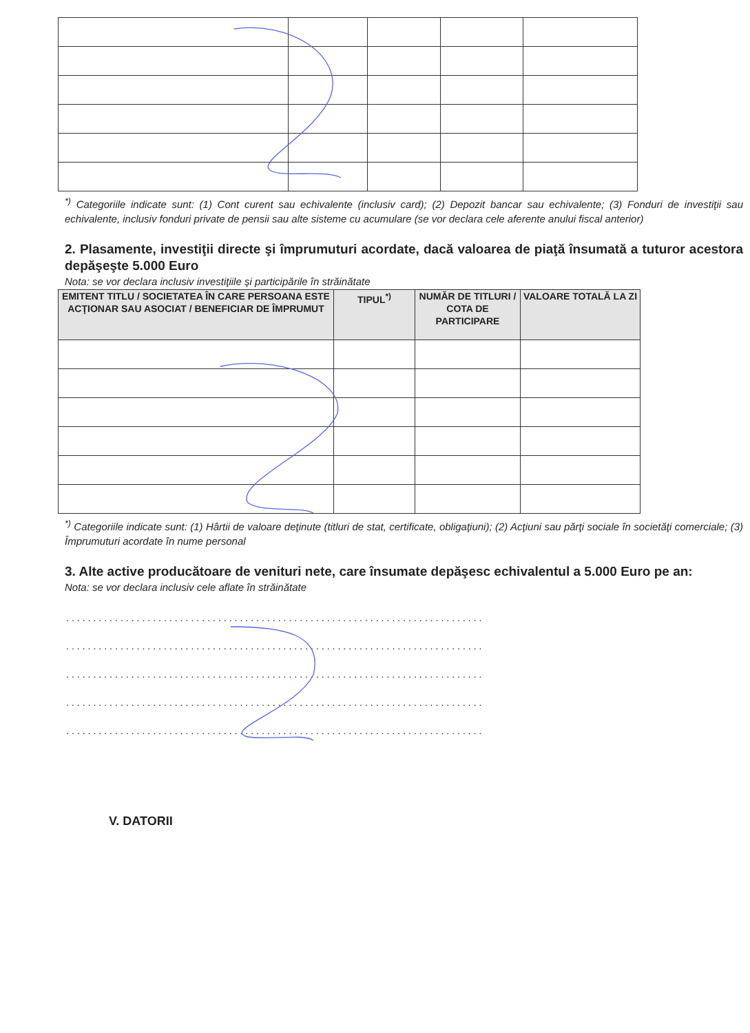<sup>*)</sup> Categoriile indicate sunt: (1) Cont curent sau echivalente (inclusiv card); (2) Depozit bancar sau echivalente; (3) Fonduri de investiţii sau echivalente, inclusiv fonduri private de pensii sau alte sisteme cu acumulare (se vor declara cele aferente anului fiscal anterior)
2. Plasamente, investiţii directe şi împrumuturi acordate, dacă valoarea de piaţă însumată a tuturor acestora depăşeşte 5.000 Euro
Nota: se vor declara inclusiv investiţiile şi participările în străinătate
| EMITENT TITLU / SOCIETATEA ÎN CARE PERSOANA ESTE ACŢIONAR SAU ASOCIAT / BENEFICIAR DE ÎMPRUMUT | TIPUL<sup>*)</sup> | NUMĂR DE TITLURI / COTA DE PARTICIPARE | VALOARE TOTALĂ LA ZI |
| --- | --- | --- | --- |
<sup>*)</sup> Categoriile indicate sunt: (1) Hârtii de valoare deţinute (titluri de stat, certificate, obligaţiuni); (2) Acţiuni sau părţi sociale în societăţi comerciale; (3) Împrumuturi acordate în nume personal
3. Alte active producătoare de venituri nete, care însumate depăşesc echivalentul a 5.000 Euro pe an:
Nota: se vor declara inclusiv cele aflate în străinătate
.............................................................................
.............................................................................
.............................................................................
.............................................................................
.............................................................................
V. DATORII